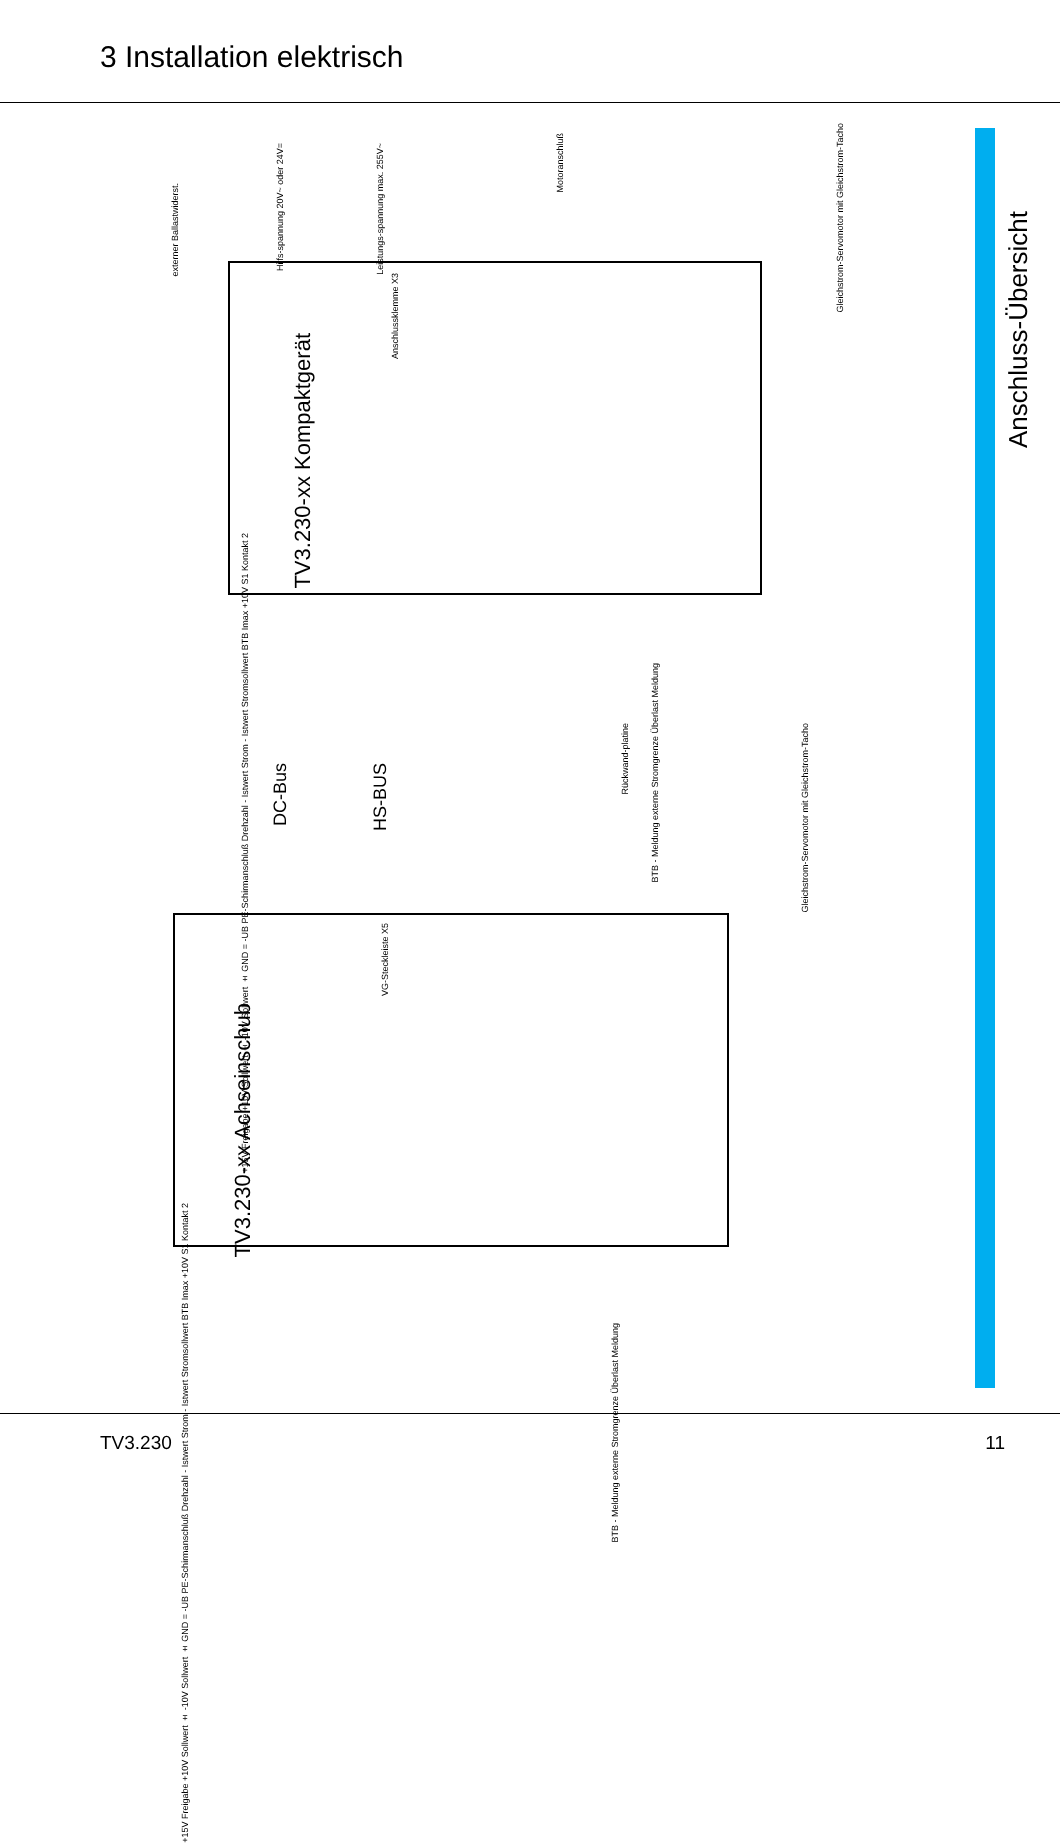3 Installation elektrisch
TV3.230-xx Kompaktgerät
externer Ballastwiderst.
Hilfs-spannung 20V~ oder 24V=
Leistungs-spannung max. 255V~
Motoranschluß
Anschlussklemme X3
+15V Freigabe +10V Sollwert ± -10V Sollwert ± GND = -UB PE-Schirmanschluß Drehzahl - Istwert Strom - Istwert Stromsollwert BTB Imax +10V S1 Kontakt 2
BTB - Meldung externe Stromgrenze Überlast Meldung
Gleichstrom-Servomotor mit Gleichstrom-Tacho
TV3.230-xx Achseinschub
DC-Bus
HS-BUS
VG-Steckleiste X5
Rückwand-platine
Gleichstrom-Servomotor mit Gleichstrom-Tacho
+15V Freigabe +10V Sollwert ± -10V Sollwert ± GND = -UB PE-Schirmanschluß Drehzahl - Istwert Strom - Istwert Stromsollwert BTB Imax +10V S1 Kontakt 2
BTB - Meldung externe Stromgrenze Überlast Meldung
Anschluss-Übersicht
TV3.230 11